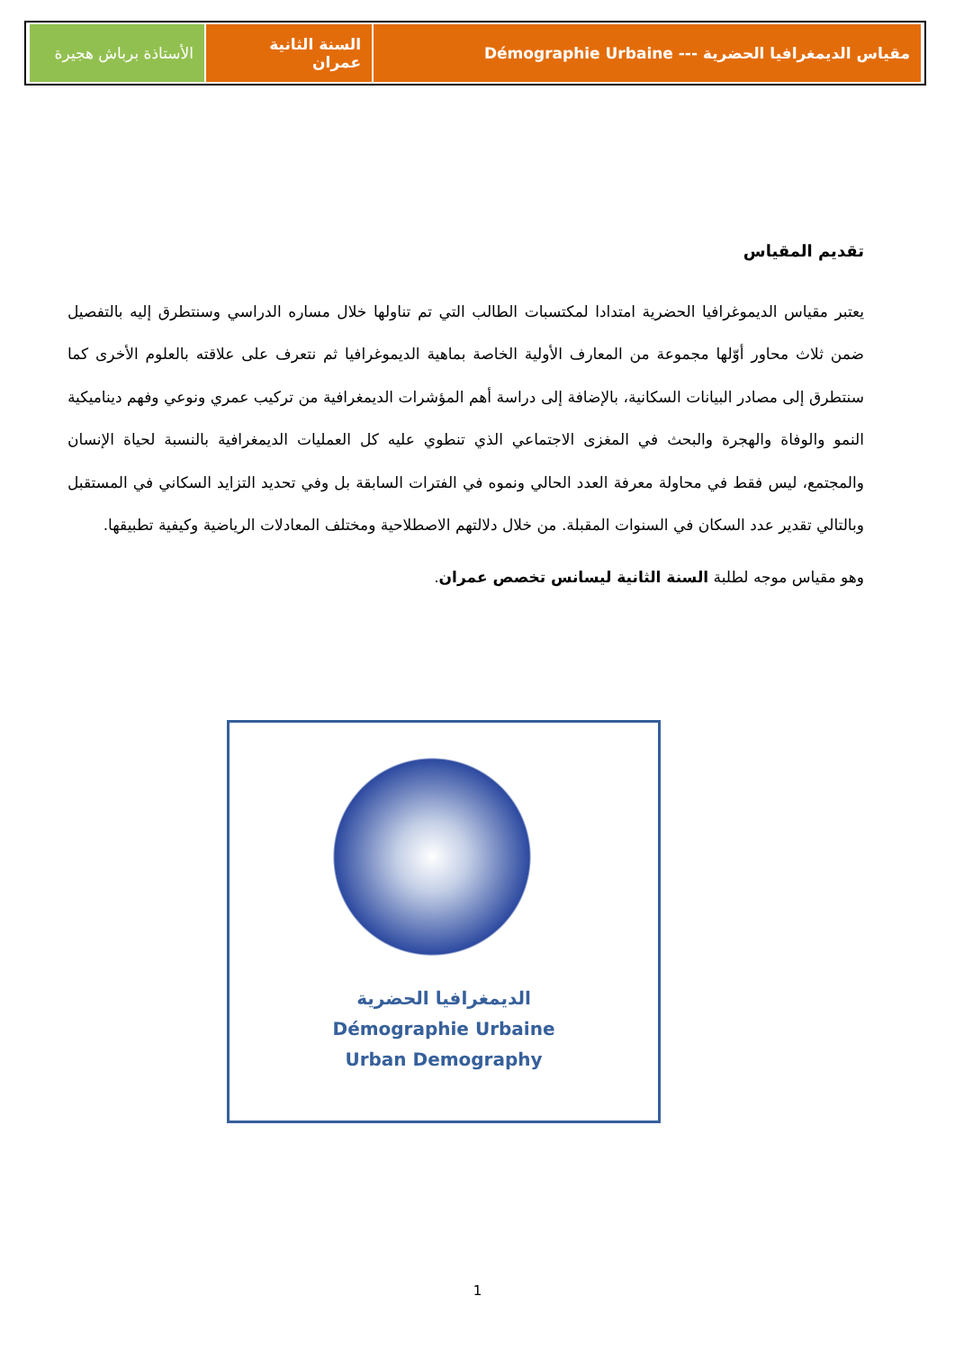| مقياس الديمغرافيا الحضرية --- Démographie Urbaine | السنة الثانية عمران | الأستاذة برباش هجيرة |
تقديم المقياس
يعتبر مقياس الديموغرافيا الحضرية امتدادا لمكتسبات الطالب التي تم تناولها خلال مساره الدراسي وسنتطرق إليه بالتفصيل ضمن ثلاث محاور أوّلها مجموعة من المعارف الأولية الخاصة بماهية الديموغرافيا ثم نتعرف على علاقته بالعلوم الأخرى كما سنتطرق إلى مصادر البيانات السكانية، بالإضافة إلى دراسة أهم المؤشرات الديمغرافية من تركيب عمري ونوعي وفهم ديناميكية النمو والوفاة والهجرة والبحث في المغزى الاجتماعي الذي تنطوي عليه كل العمليات الديمغرافية بالنسبة لحياة الإنسان والمجتمع، ليس فقط في محاولة معرفة العدد الحالي ونموه في الفترات السابقة بل وفي تحديد التزايد السكاني في المستقبل وبالتالي تقدير عدد السكان في السنوات المقبلة. من خلال دلالتهم الاصطلاحية ومختلف المعادلات الرياضية وكيفية تطبيقها.
وهو مقياس موجه لطلبة السنة الثانية ليسانس تخصص عمران.
الديمغرافيا الحضرية
Démographie Urbaine
Urban Demography
1